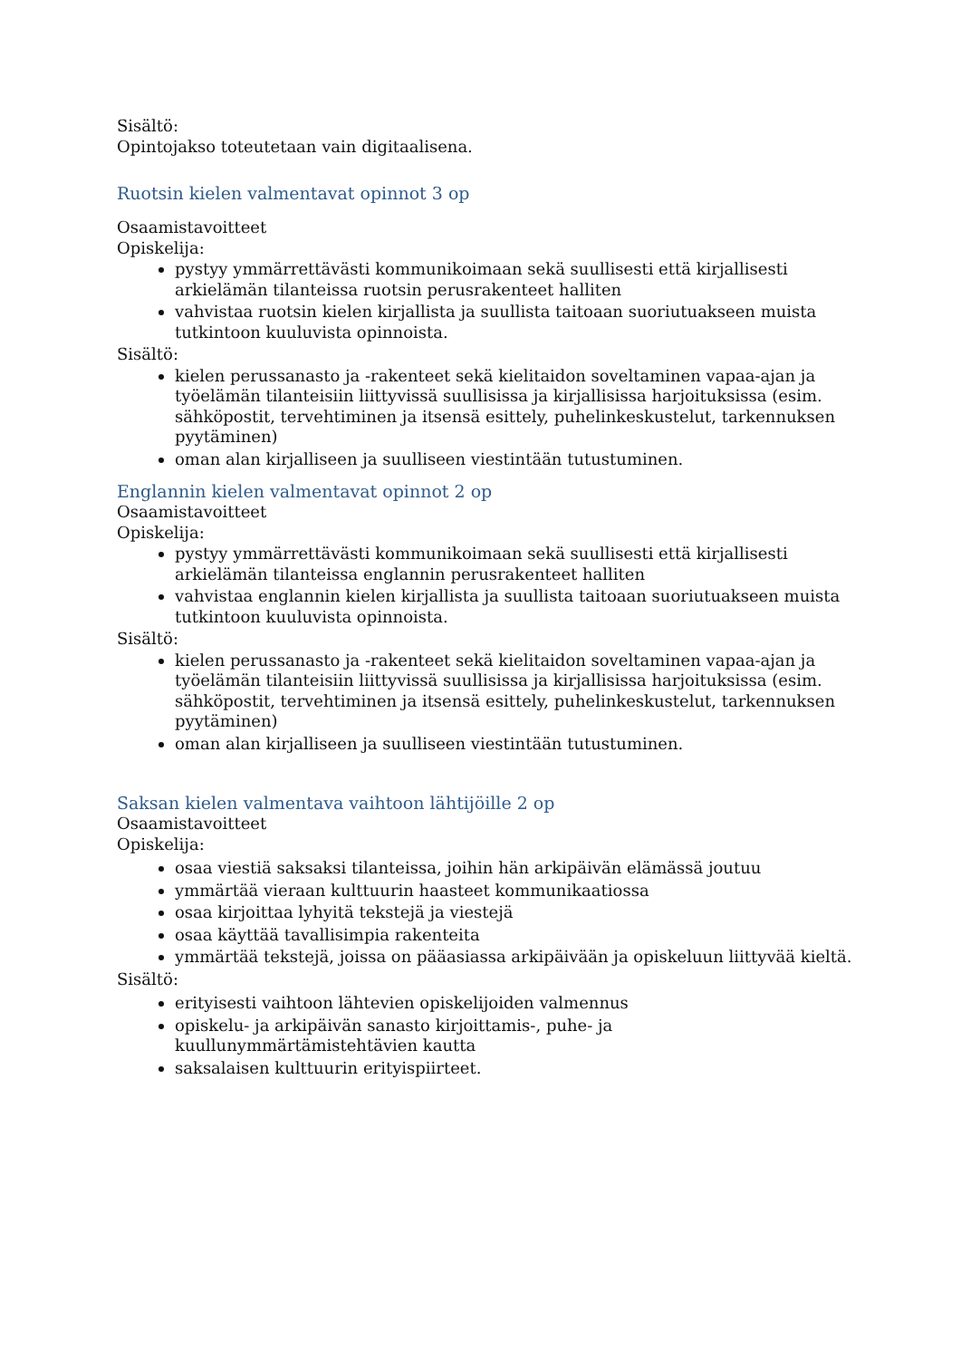Sisältö:
Opintojakso toteutetaan vain digitaalisena.
Ruotsin kielen valmentavat opinnot 3 op
Osaamistavoitteet
Opiskelija:
pystyy ymmärrettävästi kommunikoimaan sekä suullisesti että kirjallisesti arkielämän tilanteissa ruotsin perusrakenteet halliten
vahvistaa ruotsin kielen kirjallista ja suullista taitoaan suoriutuakseen muista tutkintoon kuuluvista opinnoista.
Sisältö:
kielen perussanasto ja -rakenteet sekä kielitaidon soveltaminen vapaa-ajan ja työelämän tilanteisiin liittyvissä suullisissa ja kirjallisissa harjoituksissa (esim. sähköpostit, tervehtiminen ja itsensä esittely, puhelinkeskustelut, tarkennuksen pyytäminen)
oman alan kirjalliseen ja suulliseen viestintään tutustuminen.
Englannin kielen valmentavat opinnot 2 op
Osaamistavoitteet
Opiskelija:
pystyy ymmärrettävästi kommunikoimaan sekä suullisesti että kirjallisesti arkielämän tilanteissa englannin perusrakenteet halliten
vahvistaa englannin kielen kirjallista ja suullista taitoaan suoriutuakseen muista tutkintoon kuuluvista opinnoista.
Sisältö:
kielen perussanasto ja -rakenteet sekä kielitaidon soveltaminen vapaa-ajan ja työelämän tilanteisiin liittyvissä suullisissa ja kirjallisissa harjoituksissa (esim. sähköpostit, tervehtiminen ja itsensä esittely, puhelinkeskustelut, tarkennuksen pyytäminen)
oman alan kirjalliseen ja suulliseen viestintään tutustuminen.
Saksan kielen valmentava vaihtoon lähtijöille 2 op
Osaamistavoitteet
Opiskelija:
osaa viestiä saksaksi tilanteissa, joihin hän arkipäivän elämässä joutuu
ymmärtää vieraan kulttuurin haasteet kommunikaatiossa
osaa kirjoittaa lyhyitä tekstejä ja viestejä
osaa käyttää tavallisimpia rakenteita
ymmärtää tekstejä, joissa on pääasiassa arkipäivään ja opiskeluun liittyvää kieltä.
Sisältö:
erityisesti vaihtoon lähtevien opiskelijoiden valmennus
opiskelu- ja arkipäivän sanasto kirjoittamis-, puhe- ja kuullunymmärtämistehtävien kautta
saksalaisen kulttuurin erityispiirteet.